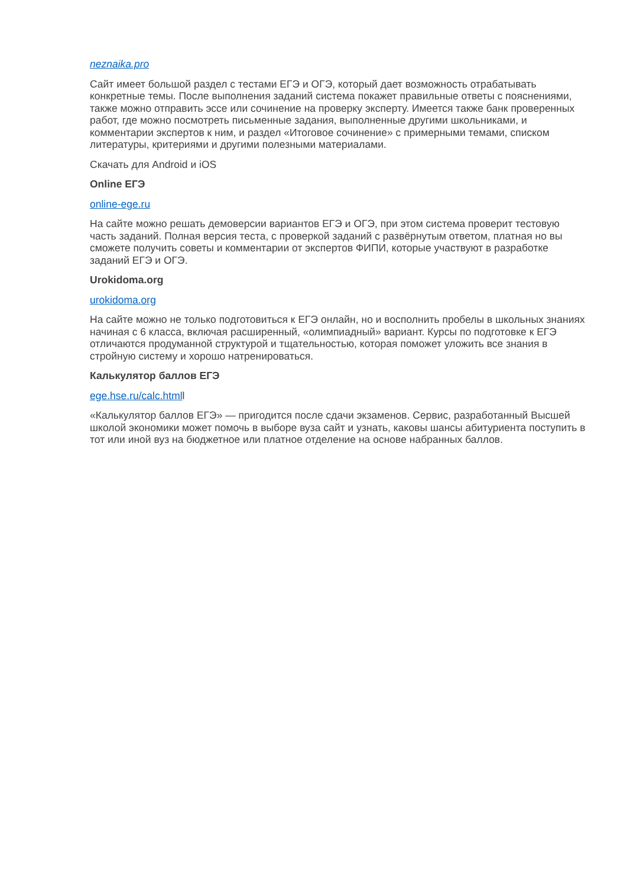neznaika.pro
Сайт имеет большой раздел с тестами ЕГЭ и ОГЭ, который дает возможность отрабатывать конкретные темы. После выполнения заданий система покажет правильные ответы с пояснениями, также можно отправить эссе или сочинение на проверку эксперту. Имеется также банк проверенных работ, где можно посмотреть письменные задания, выполненные другими школьниками, и комментарии экспертов к ним, и раздел «Итоговое сочинение» с примерными темами, списком литературы, критериями и другими полезными материалами.
Скачать для Android и iOS
Online ЕГЭ
online-ege.ru
На сайте можно решать демоверсии вариантов ЕГЭ и ОГЭ, при этом система проверит тестовую часть заданий. Полная версия теста, с проверкой заданий с развёрнутым ответом, платная но вы сможете получить советы и комментарии от экспертов ФИПИ, которые участвуют в разработке заданий ЕГЭ и ОГЭ.
Urokidoma.org
urokidoma.org
На сайте можно не только подготовиться к ЕГЭ онлайн, но и восполнить пробелы в школьных знаниях начиная с 6 класса, включая расширенный, «олимпиадный» вариант. Курсы по подготовке к ЕГЭ отличаются продуманной структурой и тщательностью, которая поможет уложить все знания в стройную систему и хорошо натренироваться.
Калькулятор баллов ЕГЭ
ege.hse.ru/calc.htmll
«Калькулятор баллов ЕГЭ» — пригодится после сдачи экзаменов. Сервис, разработанный Высшей школой экономики может помочь в выборе вуза сайт и узнать, каковы шансы абитуриента поступить в тот или иной вуз на бюджетное или платное отделение на основе набранных баллов.